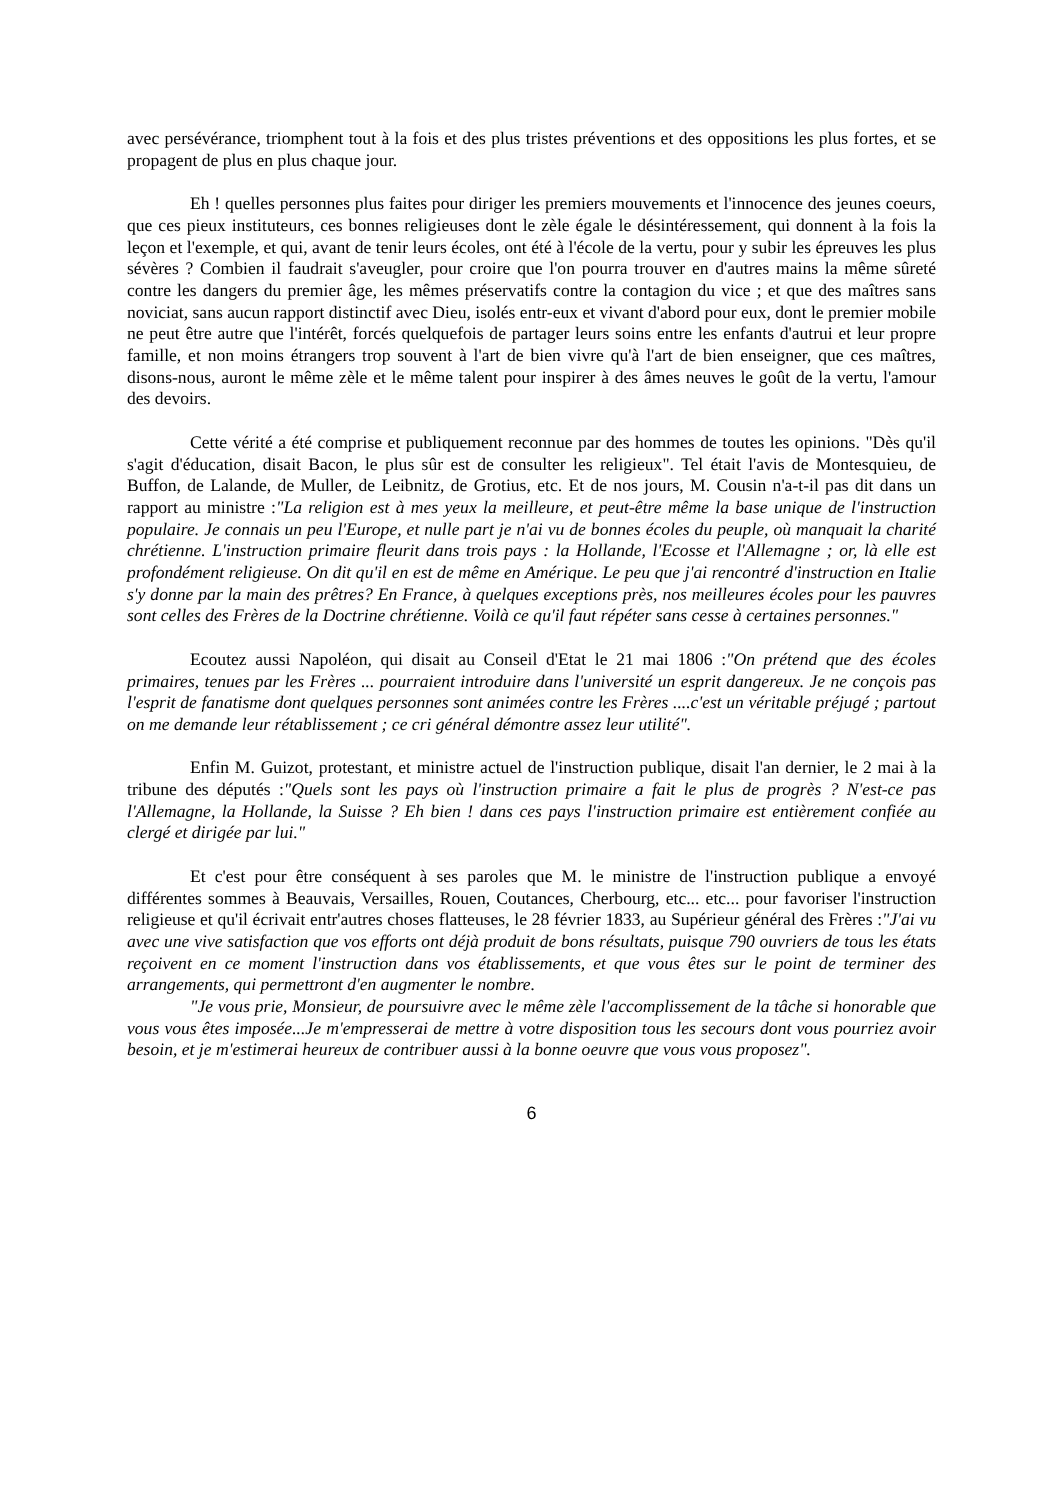avec persévérance, triomphent tout à la fois et des plus tristes préventions et des oppositions les plus fortes, et se propagent de plus en plus chaque jour.
Eh ! quelles personnes plus faites pour diriger les premiers mouvements et l'innocence des jeunes coeurs, que ces pieux instituteurs, ces bonnes religieuses dont le zèle égale le désintéressement, qui donnent à la fois la leçon et l'exemple, et qui, avant de tenir leurs écoles, ont été à l'école de la vertu, pour y subir les épreuves les plus sévères ? Combien il faudrait s'aveugler, pour croire que l'on pourra trouver en d'autres mains la même sûreté contre les dangers du premier âge, les mêmes préservatifs contre la contagion du vice ; et que des maîtres sans noviciat, sans aucun rapport distinctif avec Dieu, isolés entr-eux et vivant d'abord pour eux, dont le premier mobile ne peut être autre que l'intérêt, forcés quelquefois de partager leurs soins entre les enfants d'autrui et leur propre famille, et non moins étrangers trop souvent à l'art de bien vivre qu'à l'art de bien enseigner, que ces maîtres, disons-nous, auront le même zèle et le même talent pour inspirer à des âmes neuves le goût de la vertu, l'amour des devoirs.
Cette vérité a été comprise et publiquement reconnue par des hommes de toutes les opinions. "Dès qu'il s'agit d'éducation, disait Bacon, le plus sûr est de consulter les religieux". Tel était l'avis de Montesquieu, de Buffon, de Lalande, de Muller, de Leibnitz, de Grotius, etc. Et de nos jours, M. Cousin n'a-t-il pas dit dans un rapport au ministre :"La religion est à mes yeux la meilleure, et peut-être même la base unique de l'instruction populaire. Je connais un peu l'Europe, et nulle part je n'ai vu de bonnes écoles du peuple, où manquait la charité chrétienne. L'instruction primaire fleurit dans trois pays : la Hollande, l'Ecosse et l'Allemagne ; or, là elle est profondément religieuse. On dit qu'il en est de même en Amérique. Le peu que j'ai rencontré d'instruction en Italie s'y donne par la main des prêtres? En France, à quelques exceptions près, nos meilleures écoles pour les pauvres sont celles des Frères de la Doctrine chrétienne. Voilà ce qu'il faut répéter sans cesse à certaines personnes."
Ecoutez aussi Napoléon, qui disait au Conseil d'Etat le 21 mai 1806 :"On prétend que des écoles primaires, tenues par les Frères ... pourraient introduire dans l'université un esprit dangereux. Je ne conçois pas l'esprit de fanatisme dont quelques personnes sont animées contre les Frères ....c'est un véritable préjugé ; partout on me demande leur rétablissement ; ce cri général démontre assez leur utilité".
Enfin M. Guizot, protestant, et ministre actuel de l'instruction publique, disait l'an dernier, le 2 mai à la tribune des députés :"Quels sont les pays où l'instruction primaire a fait le plus de progrès ? N'est-ce pas l'Allemagne, la Hollande, la Suisse ? Eh bien ! dans ces pays l'instruction primaire est entièrement confiée au clergé et dirigée par lui."
Et c'est pour être conséquent à ses paroles que M. le ministre de l'instruction publique a envoyé différentes sommes à Beauvais, Versailles, Rouen, Coutances, Cherbourg, etc... etc... pour favoriser l'instruction religieuse et qu'il écrivait entr'autres choses flatteuses, le 28 février 1833, au Supérieur général des Frères :"J'ai vu avec une vive satisfaction que vos efforts ont déjà produit de bons résultats, puisque 790 ouvriers de tous les états reçoivent en ce moment l'instruction dans vos établissements, et que vous êtes sur le point de terminer des arrangements, qui permettront d'en augmenter le nombre.
"Je vous prie, Monsieur, de poursuivre avec le même zèle l'accomplissement de la tâche si honorable que vous vous êtes imposée...Je m'empresserai de mettre à votre disposition tous les secours dont vous pourriez avoir besoin, et je m'estimerai heureux de contribuer aussi à la bonne oeuvre que vous vous proposez".
6